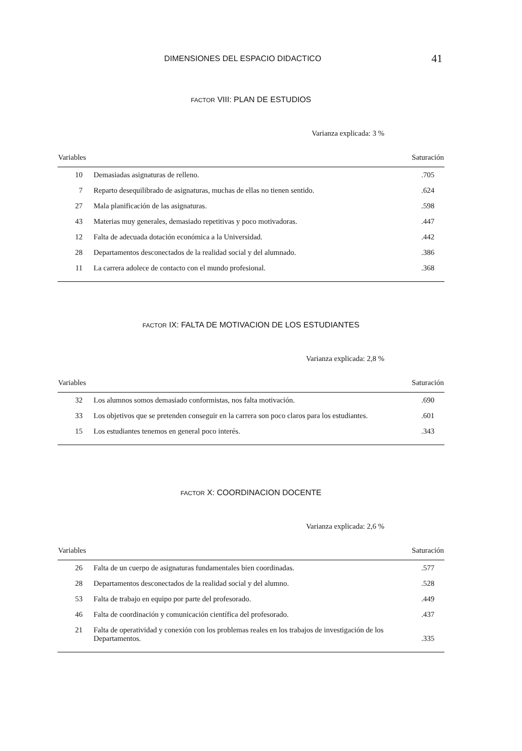DIMENSIONES DEL ESPACIO DIDACTICO 41
FACTOR VIII: PLAN DE ESTUDIOS
Varianza explicada: 3 %
| Variables | | Saturación |
| --- | --- | --- |
| 10 | Demasiadas asignaturas de relleno. | .705 |
| 7 | Reparto desequilibrado de asignaturas, muchas de ellas no tienen sentido. | .624 |
| 27 | Mala planificación de las asignaturas. | .598 |
| 43 | Materias muy generales, demasiado repetitivas y poco motivadoras. | .447 |
| 12 | Falta de adecuada dotación económica a la Universidad. | .442 |
| 28 | Departamentos desconectados de la realidad social y del alumnado. | .386 |
| 11 | La carrera adolece de contacto con el mundo profesional. | .368 |
FACTOR IX: FALTA DE MOTIVACION DE LOS ESTUDIANTES
Varianza explicada: 2,8 %
| Variables | | Saturación |
| --- | --- | --- |
| 32 | Los alumnos somos demasiado conformistas, nos falta motivación. | .690 |
| 33 | Los objetivos que se pretenden conseguir en la carrera son poco claros para los estudiantes. | .601 |
| 15 | Los estudiantes tenemos en general poco interés. | .343 |
FACTOR X: COORDINACION DOCENTE
Varianza explicada: 2,6 %
| Variables | | Saturación |
| --- | --- | --- |
| 26 | Falta de un cuerpo de asignaturas fundamentales bien coordinadas. | .577 |
| 28 | Departamentos desconectados de la realidad social y del alumno. | .528 |
| 53 | Falta de trabajo en equipo por parte del profesorado. | .449 |
| 46 | Falta de coordinación y comunicación científica del profesorado. | .437 |
| 21 | Falta de operatividad y conexión con los problemas reales en los trabajos de investigación de los Departamentos. | .335 |